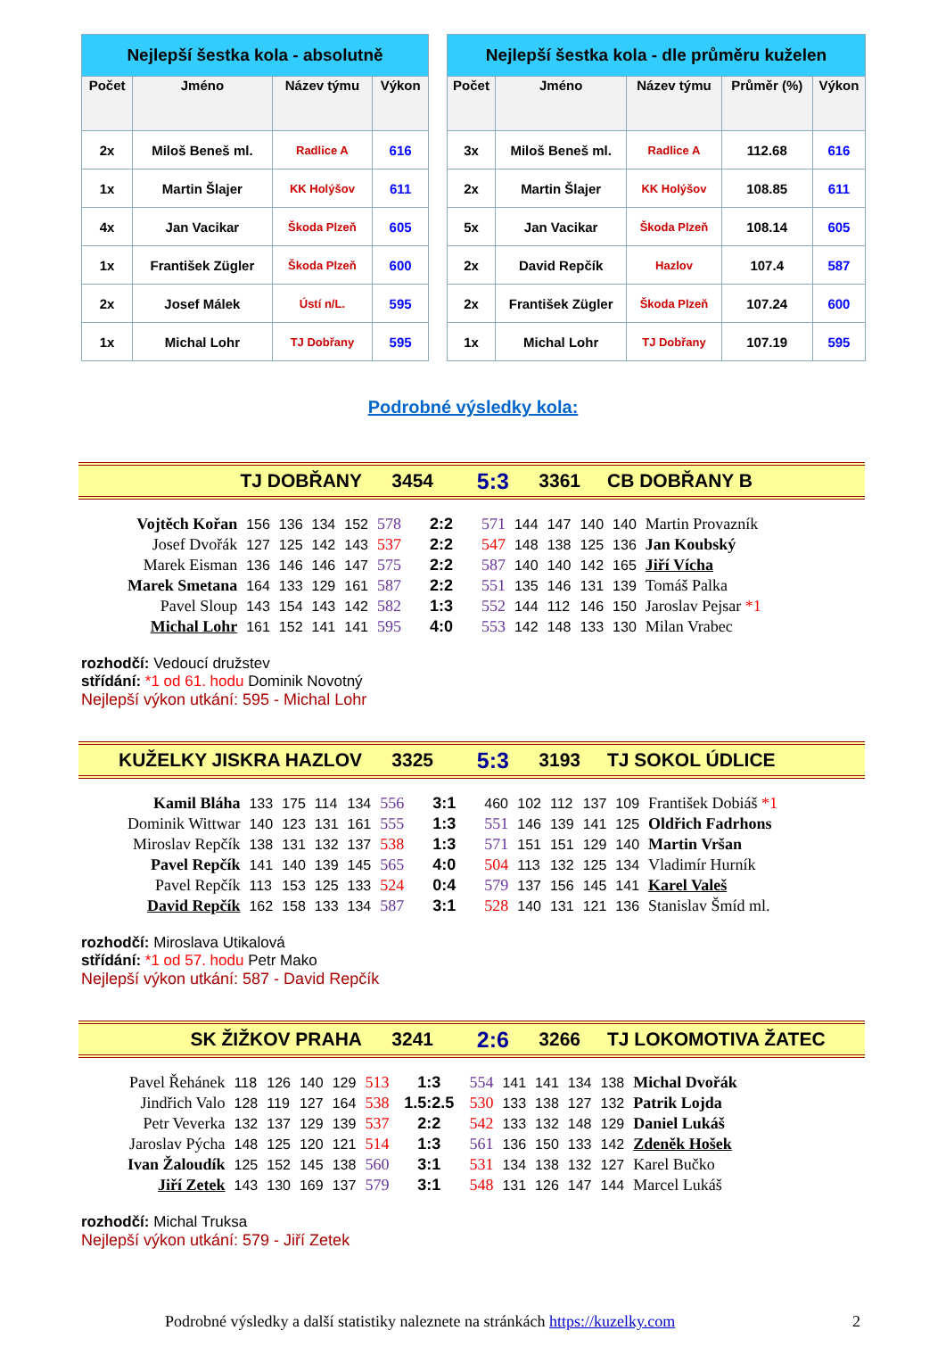| Nejlepší šestka kola - absolutně | | | |
| --- | --- | --- | --- |
| Počet | Jméno | Název týmu | Výkon |
| 2x | Miloš Beneš ml. | Radlice A | 616 |
| 1x | Martin Šlajer | KK Holýšov | 611 |
| 4x | Jan Vacikar | Škoda Plzeň | 605 |
| 1x | František Zügler | Škoda Plzeň | 600 |
| 2x | Josef Málek | Ústí n/L. | 595 |
| 1x | Michal Lohr | TJ Dobřany | 595 |
| Nejlepší šestka kola - dle průměru kuželen | | | | |
| --- | --- | --- | --- | --- |
| Počet | Jméno | Název týmu | Průměr (%) | Výkon |
| 3x | Miloš Beneš ml. | Radlice A | 112.68 | 616 |
| 2x | Martin Šlajer | KK Holýšov | 108.85 | 611 |
| 5x | Jan Vacikar | Škoda Plzeň | 108.14 | 605 |
| 2x | David Repčík | Hazlov | 107.4 | 587 |
| 2x | František Zügler | Škoda Plzeň | 107.24 | 600 |
| 1x | Michal Lohr | TJ Dobřany | 107.19 | 595 |
Podrobné výsledky kola:
TJ DOBŘANY 3454 5:3 3361 CB DOBŘANY B
| Vojtěch Kořan | 156 | 136 | 134 | 152 | 578 | 2:2 | 571 | 144 | 147 | 140 | 140 | Martin Provazník |
| Josef Dvořák | 127 | 125 | 142 | 143 | 537 | 2:2 | 547 | 148 | 138 | 125 | 136 | Jan Koubský |
| Marek Eisman | 136 | 146 | 146 | 147 | 575 | 2:2 | 587 | 140 | 140 | 142 | 165 | Jiří Vícha |
| Marek Smetana | 164 | 133 | 129 | 161 | 587 | 2:2 | 551 | 135 | 146 | 131 | 139 | Tomáš Palka |
| Pavel Sloup | 143 | 154 | 143 | 142 | 582 | 1:3 | 552 | 144 | 112 | 146 | 150 | Jaroslav Pejsar *1 |
| Michal Lohr | 161 | 152 | 141 | 141 | 595 | 4:0 | 553 | 142 | 148 | 133 | 130 | Milan Vrabec |
rozhodčí: Vedoucí družstev
střídání: *1 od 61. hodu Dominik Novotný
Nejlepší výkon utkání: 595 - Michal Lohr
KUŽELKY JISKRA HAZLOV 3325 5:3 3193 TJ SOKOL ÚDLICE
| Kamil Bláha | 133 | 175 | 114 | 134 | 556 | 3:1 | 460 | 102 | 112 | 137 | 109 | František Dobiáš *1 |
| Dominik Wittwar | 140 | 123 | 131 | 161 | 555 | 1:3 | 551 | 146 | 139 | 141 | 125 | Oldřich Fadrhons |
| Miroslav Repčík | 138 | 131 | 132 | 137 | 538 | 1:3 | 571 | 151 | 151 | 129 | 140 | Martin Vršan |
| Pavel Repčík | 141 | 140 | 139 | 145 | 565 | 4:0 | 504 | 113 | 132 | 125 | 134 | Vladimír Hurník |
| Pavel Repčík | 113 | 153 | 125 | 133 | 524 | 0:4 | 579 | 137 | 156 | 145 | 141 | Karel Valeš |
| David Repčík | 162 | 158 | 133 | 134 | 587 | 3:1 | 528 | 140 | 131 | 121 | 136 | Stanislav Šmíd ml. |
rozhodčí: Miroslava Utikalová
střídání: *1 od 57. hodu Petr Mako
Nejlepší výkon utkání: 587 - David Repčík
SK ŽIŽKOV PRAHA 3241 2:6 3266 TJ LOKOMOTIVA ŽATEC
| Pavel Řehánek | 118 | 126 | 140 | 129 | 513 | 1:3 | 554 | 141 | 141 | 134 | 138 | Michal Dvořák |
| Jindřich Valo | 128 | 119 | 127 | 164 | 538 | 1.5:2.5 | 530 | 133 | 138 | 127 | 132 | Patrik Lojda |
| Petr Veverka | 132 | 137 | 129 | 139 | 537 | 2:2 | 542 | 133 | 132 | 148 | 129 | Daniel Lukáš |
| Jaroslav Pýcha | 148 | 125 | 120 | 121 | 514 | 1:3 | 561 | 136 | 150 | 133 | 142 | Zdeněk Hošek |
| Ivan Žaloudík | 125 | 152 | 145 | 138 | 560 | 3:1 | 531 | 134 | 138 | 132 | 127 | Karel Bučko |
| Jiří Zetek | 143 | 130 | 169 | 137 | 579 | 3:1 | 548 | 131 | 126 | 147 | 144 | Marcel Lukáš |
rozhodčí: Michal Truksa
Nejlepší výkon utkání: 579 - Jiří Zetek
Podrobné výsledky a další statistiky naleznete na stránkách https://kuzelky.com 2